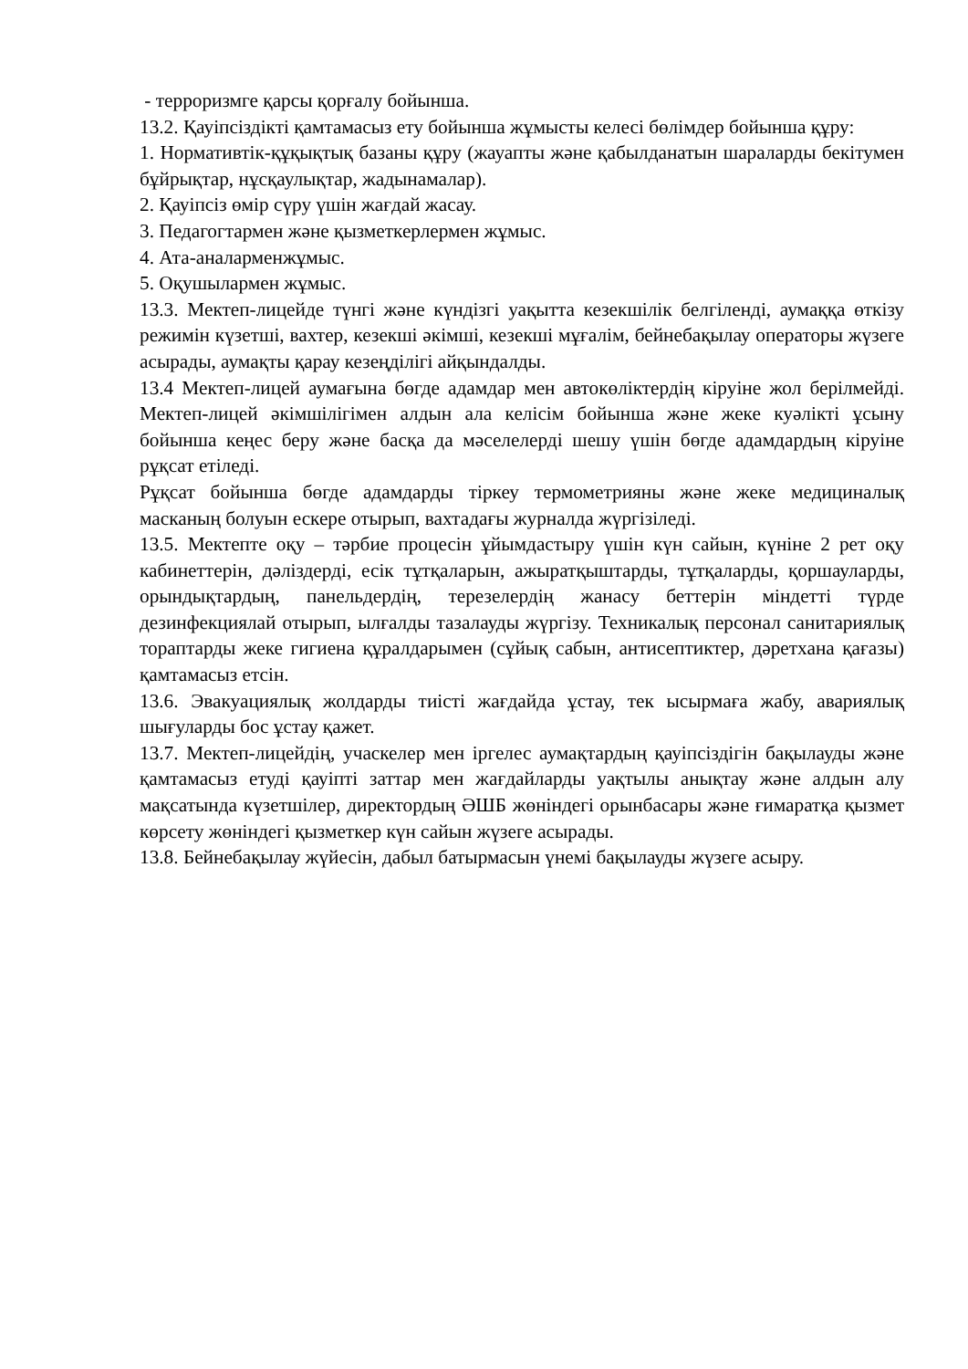- терроризмге қарсы қорғалу бойынша.
13.2. Қауіпсіздікті қамтамасыз ету бойынша жұмысты келесі бөлімдер бойынша құру:
1. Нормативтік-құқықтық базаны құру (жауапты және қабылданатын шараларды бекітумен бұйрықтар, нұсқаулықтар, жадынамалар).
2. Қауіпсіз өмір сүру үшін жағдай жасау.
3. Педагогтармен және қызметкерлермен жұмыс.
4. Ата-аналарменжұмыс.
5. Оқушылармен жұмыс.
13.3. Мектеп-лицейде түнгі және күндізгі уақытта кезекшілік белгіленді, аумаққа өткізу режимін күзетші, вахтер, кезекші әкімші, кезекші мұғалім, бейнебақылау операторы жүзеге асырады, аумақты қарау кезеңділігі айқындалды.
13.4 Мектеп-лицей аумағына бөгде адамдар мен автокөліктердің кіруіне жол берілмейді. Мектеп-лицей әкімшілігімен алдын ала келісім бойынша және жеке куәлікті ұсыну бойынша кеңес беру және басқа да мәселелерді шешу үшін бөгде адамдардың кіруіне рұқсат етіледі.
Рұқсат бойынша бөгде адамдарды тіркеу термометрияны және жеке медициналық масканың болуын ескере отырып, вахтадағы журналда жүргізіледі.
13.5. Мектепте оқу – тәрбие процесін ұйымдастыру үшін күн сайын, күніне 2 рет оқу кабинеттерін, дәліздерді, есік тұтқаларын, ажыратқыштарды, тұтқаларды, қоршауларды, орындықтардың, панельдердің, терезелердің жанасу беттерін міндетті түрде дезинфекциялай отырып, ылғалды тазалауды жүргізу. Техникалық персонал санитариялық тораптарды жеке гигиена құралдарымен (сұйық сабын, антисептиктер, дәретхана қағазы) қамтамасыз етсін.
13.6. Эвакуациялық жолдарды тиісті жағдайда ұстау, тек ысырмаға жабу, авариялық шығуларды бос ұстау қажет.
13.7. Мектеп-лицейдің, учаскелер мен іргелес аумақтардың қауіпсіздігін бақылауды және қамтамасыз етуді қауіпті заттар мен жағдайларды уақтылы анықтау және алдын алу мақсатында күзетшілер, директордың ӘШБ жөніндегі орынбасары және ғимаратқа қызмет көрсету жөніндегі қызметкер күн сайын жүзеге асырады.
13.8. Бейнебақылау жүйесін, дабыл батырмасын үнемі бақылауды жүзеге асыру.